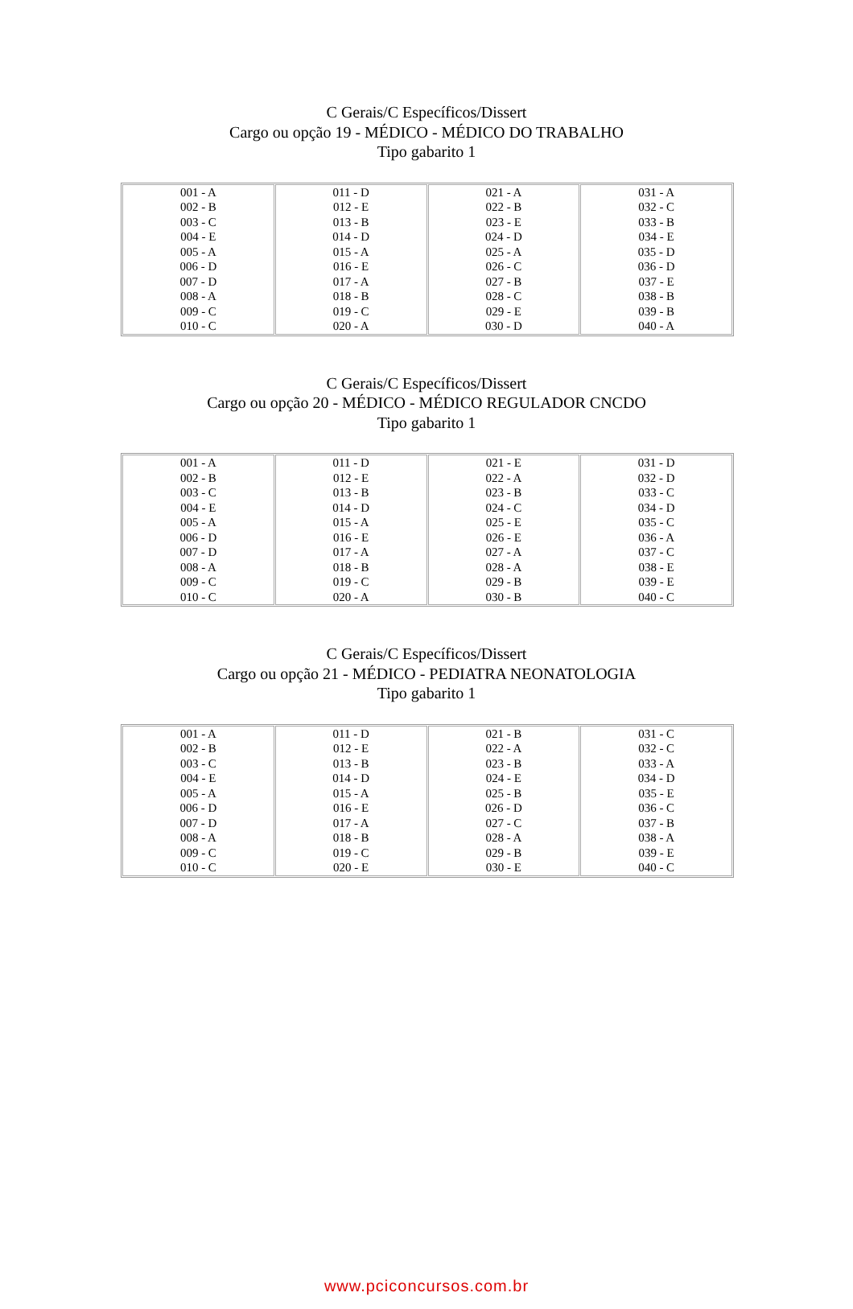C Gerais/C Específicos/Dissert
Cargo ou opção 19 - MÉDICO - MÉDICO DO TRABALHO
Tipo gabarito 1
| 001 - A 002 - B 003 - C 004 - E 005 - A 006 - D 007 - D 008 - A 009 - C 010 - C | 011 - D 012 - E 013 - B 014 - D 015 - A 016 - E 017 - A 018 - B 019 - C 020 - A | 021 - A 022 - B 023 - E 024 - D 025 - A 026 - C 027 - B 028 - C 029 - E 030 - D | 031 - A 032 - C 033 - B 034 - E 035 - D 036 - D 037 - E 038 - B 039 - B 040 - A |
C Gerais/C Específicos/Dissert
Cargo ou opção 20 - MÉDICO - MÉDICO REGULADOR CNCDO
Tipo gabarito 1
| 001 - A 002 - B 003 - C 004 - E 005 - A 006 - D 007 - D 008 - A 009 - C 010 - C | 011 - D 012 - E 013 - B 014 - D 015 - A 016 - E 017 - A 018 - B 019 - C 020 - A | 021 - E 022 - A 023 - B 024 - C 025 - E 026 - E 027 - A 028 - A 029 - B 030 - B | 031 - D 032 - D 033 - C 034 - D 035 - C 036 - A 037 - C 038 - E 039 - E 040 - C |
C Gerais/C Específicos/Dissert
Cargo ou opção 21 - MÉDICO - PEDIATRA NEONATOLOGIA
Tipo gabarito 1
| 001 - A 002 - B 003 - C 004 - E 005 - A 006 - D 007 - D 008 - A 009 - C 010 - C | 011 - D 012 - E 013 - B 014 - D 015 - A 016 - E 017 - A 018 - B 019 - C 020 - E | 021 - B 022 - A 023 - B 024 - E 025 - B 026 - D 027 - C 028 - A 029 - B 030 - E | 031 - C 032 - C 033 - A 034 - D 035 - E 036 - C 037 - B 038 - A 039 - E 040 - C |
www.pciconcursos.com.br